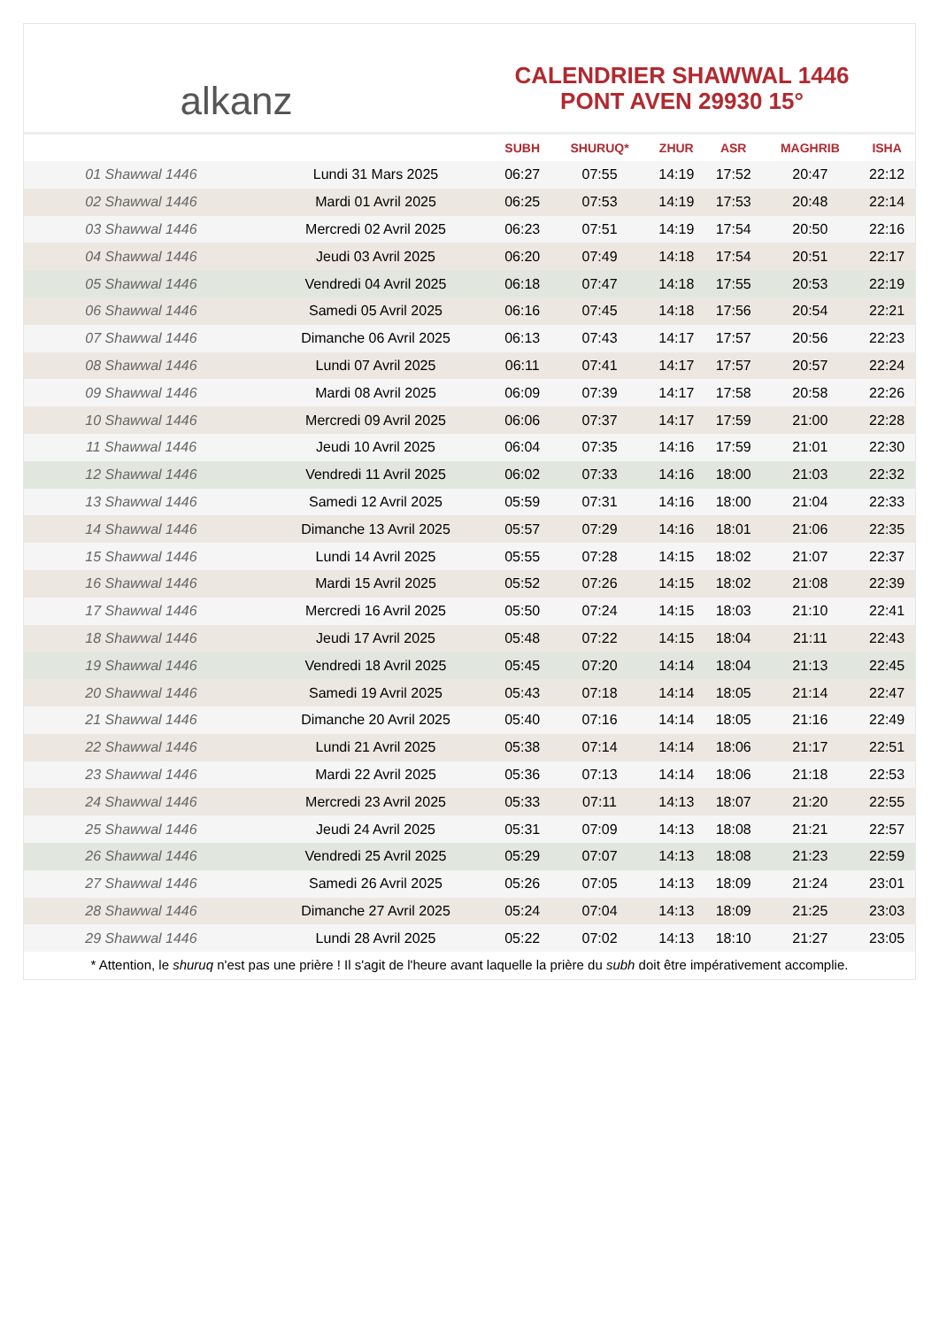alkanz
CALENDRIER SHAWWAL 1446
PONT AVEN 29930 15°
| | | SUBH | SHURUQ* | ZHUR | ASR | MAGHRIB | ISHA |
| --- | --- | --- | --- | --- | --- | --- | --- |
| 01 Shawwal 1446 | Lundi 31 Mars 2025 | 06:27 | 07:55 | 14:19 | 17:52 | 20:47 | 22:12 |
| 02 Shawwal 1446 | Mardi 01 Avril 2025 | 06:25 | 07:53 | 14:19 | 17:53 | 20:48 | 22:14 |
| 03 Shawwal 1446 | Mercredi 02 Avril 2025 | 06:23 | 07:51 | 14:19 | 17:54 | 20:50 | 22:16 |
| 04 Shawwal 1446 | Jeudi 03 Avril 2025 | 06:20 | 07:49 | 14:18 | 17:54 | 20:51 | 22:17 |
| 05 Shawwal 1446 | Vendredi 04 Avril 2025 | 06:18 | 07:47 | 14:18 | 17:55 | 20:53 | 22:19 |
| 06 Shawwal 1446 | Samedi 05 Avril 2025 | 06:16 | 07:45 | 14:18 | 17:56 | 20:54 | 22:21 |
| 07 Shawwal 1446 | Dimanche 06 Avril 2025 | 06:13 | 07:43 | 14:17 | 17:57 | 20:56 | 22:23 |
| 08 Shawwal 1446 | Lundi 07 Avril 2025 | 06:11 | 07:41 | 14:17 | 17:57 | 20:57 | 22:24 |
| 09 Shawwal 1446 | Mardi 08 Avril 2025 | 06:09 | 07:39 | 14:17 | 17:58 | 20:58 | 22:26 |
| 10 Shawwal 1446 | Mercredi 09 Avril 2025 | 06:06 | 07:37 | 14:17 | 17:59 | 21:00 | 22:28 |
| 11 Shawwal 1446 | Jeudi 10 Avril 2025 | 06:04 | 07:35 | 14:16 | 17:59 | 21:01 | 22:30 |
| 12 Shawwal 1446 | Vendredi 11 Avril 2025 | 06:02 | 07:33 | 14:16 | 18:00 | 21:03 | 22:32 |
| 13 Shawwal 1446 | Samedi 12 Avril 2025 | 05:59 | 07:31 | 14:16 | 18:00 | 21:04 | 22:33 |
| 14 Shawwal 1446 | Dimanche 13 Avril 2025 | 05:57 | 07:29 | 14:16 | 18:01 | 21:06 | 22:35 |
| 15 Shawwal 1446 | Lundi 14 Avril 2025 | 05:55 | 07:28 | 14:15 | 18:02 | 21:07 | 22:37 |
| 16 Shawwal 1446 | Mardi 15 Avril 2025 | 05:52 | 07:26 | 14:15 | 18:02 | 21:08 | 22:39 |
| 17 Shawwal 1446 | Mercredi 16 Avril 2025 | 05:50 | 07:24 | 14:15 | 18:03 | 21:10 | 22:41 |
| 18 Shawwal 1446 | Jeudi 17 Avril 2025 | 05:48 | 07:22 | 14:15 | 18:04 | 21:11 | 22:43 |
| 19 Shawwal 1446 | Vendredi 18 Avril 2025 | 05:45 | 07:20 | 14:14 | 18:04 | 21:13 | 22:45 |
| 20 Shawwal 1446 | Samedi 19 Avril 2025 | 05:43 | 07:18 | 14:14 | 18:05 | 21:14 | 22:47 |
| 21 Shawwal 1446 | Dimanche 20 Avril 2025 | 05:40 | 07:16 | 14:14 | 18:05 | 21:16 | 22:49 |
| 22 Shawwal 1446 | Lundi 21 Avril 2025 | 05:38 | 07:14 | 14:14 | 18:06 | 21:17 | 22:51 |
| 23 Shawwal 1446 | Mardi 22 Avril 2025 | 05:36 | 07:13 | 14:14 | 18:06 | 21:18 | 22:53 |
| 24 Shawwal 1446 | Mercredi 23 Avril 2025 | 05:33 | 07:11 | 14:13 | 18:07 | 21:20 | 22:55 |
| 25 Shawwal 1446 | Jeudi 24 Avril 2025 | 05:31 | 07:09 | 14:13 | 18:08 | 21:21 | 22:57 |
| 26 Shawwal 1446 | Vendredi 25 Avril 2025 | 05:29 | 07:07 | 14:13 | 18:08 | 21:23 | 22:59 |
| 27 Shawwal 1446 | Samedi 26 Avril 2025 | 05:26 | 07:05 | 14:13 | 18:09 | 21:24 | 23:01 |
| 28 Shawwal 1446 | Dimanche 27 Avril 2025 | 05:24 | 07:04 | 14:13 | 18:09 | 21:25 | 23:03 |
| 29 Shawwal 1446 | Lundi 28 Avril 2025 | 05:22 | 07:02 | 14:13 | 18:10 | 21:27 | 23:05 |
* Attention, le shuruq n'est pas une prière ! Il s'agit de l'heure avant laquelle la prière du subh doit être impérativement accomplie.